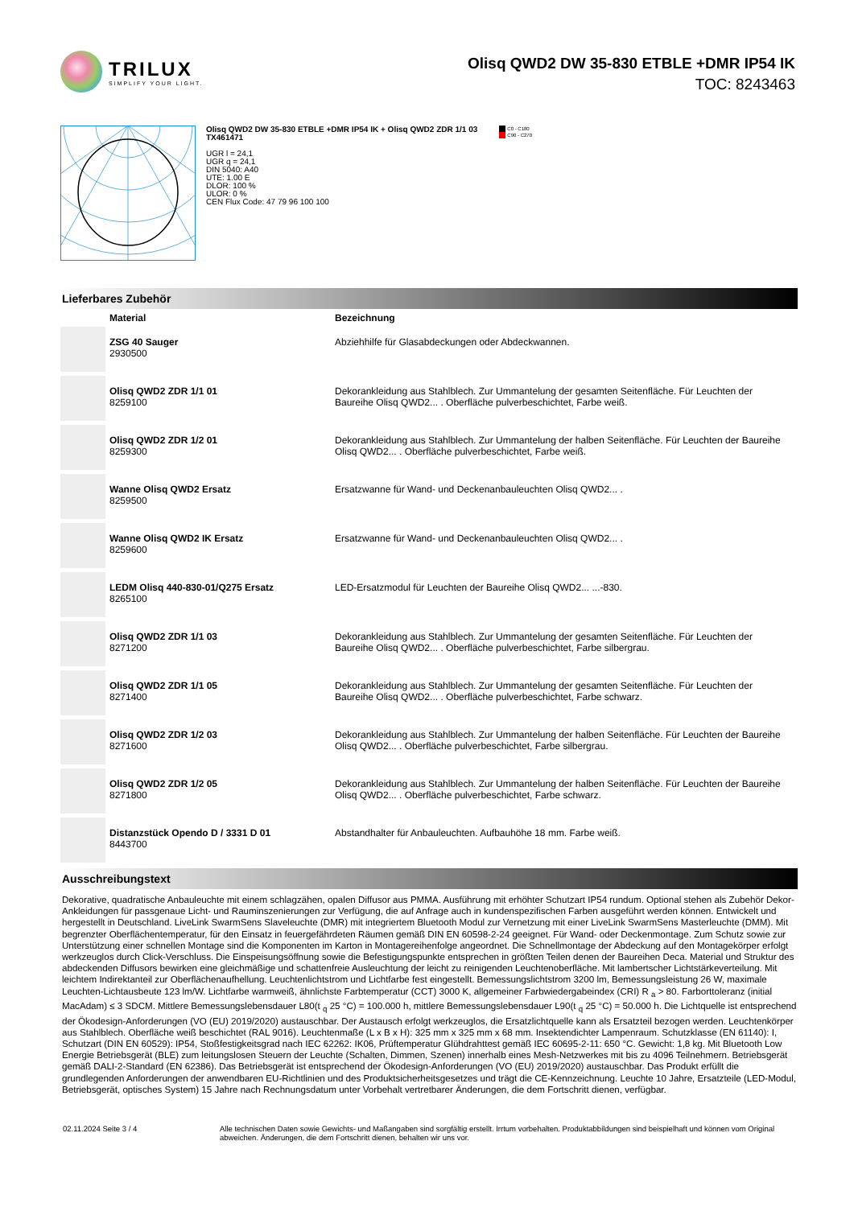TRILUX
SIMPLIFY YOUR LIGHT.
Olisq QWD2 DW 35-830 ETBLE +DMR IP54 IK
TOC: 8243463
Olisq QWD2 DW 35-830 ETBLE +DMR IP54 IK + Olisq QWD2 ZDR 1/1 03
TX461471
UGR l = 24,1
UGR q = 24,1
DIN 5040: A40
UTE: 1.00 E
DLOR: 100 %
ULOR: 0 %
CEN Flux Code: 47 79 96 100 100
C0 - C180
C90 - C270
Lieferbares Zubehör
| | Material | Bezeichnung |
| --- | --- | --- |
| | ZSG 40 Sauger 2930500 | Abziehhilfe für Glasabdeckungen oder Abdeckwannen. |
| | Olisq QWD2 ZDR 1/1 01 8259100 | Dekorankleidung aus Stahlblech. Zur Ummantelung der gesamten Seitenfläche. Für Leuchten der Baureihe Olisq QWD2... . Oberfläche pulverbeschichtet, Farbe weiß. |
| | Olisq QWD2 ZDR 1/2 01 8259300 | Dekorankleidung aus Stahlblech. Zur Ummantelung der halben Seitenfläche. Für Leuchten der Baureihe Olisq QWD2... . Oberfläche pulverbeschichtet, Farbe weiß. |
| | Wanne Olisq QWD2 Ersatz 8259500 | Ersatzwanne für Wand- und Deckenanbauleuchten Olisq QWD2... . |
| | Wanne Olisq QWD2 IK Ersatz 8259600 | Ersatzwanne für Wand- und Deckenanbauleuchten Olisq QWD2... . |
| | LEDM Olisq 440-830-01/Q275 Ersatz 8265100 | LED-Ersatzmodul für Leuchten der Baureihe Olisq QWD2... ...-830. |
| | Olisq QWD2 ZDR 1/1 03 8271200 | Dekorankleidung aus Stahlblech. Zur Ummantelung der gesamten Seitenfläche. Für Leuchten der Baureihe Olisq QWD2... . Oberfläche pulverbeschichtet, Farbe silbergrau. |
| | Olisq QWD2 ZDR 1/1 05 8271400 | Dekorankleidung aus Stahlblech. Zur Ummantelung der gesamten Seitenfläche. Für Leuchten der Baureihe Olisq QWD2... . Oberfläche pulverbeschichtet, Farbe schwarz. |
| | Olisq QWD2 ZDR 1/2 03 8271600 | Dekorankleidung aus Stahlblech. Zur Ummantelung der halben Seitenfläche. Für Leuchten der Baureihe Olisq QWD2... . Oberfläche pulverbeschichtet, Farbe silbergrau. |
| | Olisq QWD2 ZDR 1/2 05 8271800 | Dekorankleidung aus Stahlblech. Zur Ummantelung der halben Seitenfläche. Für Leuchten der Baureihe Olisq QWD2... . Oberfläche pulverbeschichtet, Farbe schwarz. |
| | Distanzstück Opendo D / 3331 D 01 8443700 | Abstandhalter für Anbauleuchten. Aufbauhöhe 18 mm. Farbe weiß. |
Ausschreibungstext
Dekorative, quadratische Anbauleuchte mit einem schlagzähen, opalen Diffusor aus PMMA. Ausführung mit erhöhter Schutzart IP54 rundum. Optional stehen als Zubehör Dekor-Ankleidungen für passgenaue Licht- und Rauminszenierungen zur Verfügung, die auf Anfrage auch in kundenspezifischen Farben ausgeführt werden können. Entwickelt und hergestellt in Deutschland. LiveLink SwarmSens Slaveleuchte (DMR) mit integriertem Bluetooth Modul zur Vernetzung mit einer LiveLink SwarmSens Masterleuchte (DMM). Mit begrenzter Oberflächentemperatur, für den Einsatz in feuergefährdeten Räumen gemäß DIN EN 60598-2-24 geeignet. Für Wand- oder Deckenmontage. Zum Schutz sowie zur Unterstützung einer schnellen Montage sind die Komponenten im Karton in Montagereihenfolge angeordnet. Die Schnellmontage der Abdeckung auf den Montagekörper erfolgt werkzeuglos durch Click-Verschluss. Die Einspeisungsöffnung sowie die Befestigungspunkte entsprechen in größten Teilen denen der Baureihen Deca. Material und Struktur des abdeckenden Diffusors bewirken eine gleichmäßige und schattenfreie Ausleuchtung der leicht zu reinigenden Leuchtenoberfläche. Mit lambertscher Lichtstärkeverteilung. Mit leichtem Indirektanteil zur Oberflächenaufhellung. Leuchtenlichtstrom und Lichtfarbe fest eingestellt. Bemessungslichtstrom 3200 lm, Bemessungsleistung 26 W, maximale Leuchten-Lichtausbeute 123 lm/W. Lichtfarbe warmweiß, ähnlichste Farbtemperatur (CCT) 3000 K, allgemeiner Farbwiedergabeindex (CRI) R <sub>a</sub> > 80. Farborttoleranz (initial MacAdam) ≤ 3 SDCM. Mittlere Bemessungslebensdauer L80(t <sub>q</sub> 25 °C) = 100.000 h, mittlere Bemessungslebensdauer L90(t <sub>q</sub> 25 °C) = 50.000 h. Die Lichtquelle ist entsprechend der Ökodesign-Anforderungen (VO (EU) 2019/2020) austauschbar. Der Austausch erfolgt werkzeuglos, die Ersatzlichtquelle kann als Ersatzteil bezogen werden. Leuchtenkörper aus Stahlblech. Oberfläche weiß beschichtet (RAL 9016). Leuchtenmaße (L x B x H): 325 mm x 325 mm x 68 mm. Insektendichter Lampenraum. Schutzklasse (EN 61140): I, Schutzart (DIN EN 60529): IP54, Stoßfestigkeitsgrad nach IEC 62262: IK06, Prüftemperatur Glühdrahttest gemäß IEC 60695-2-11: 650 °C. Gewicht: 1,8 kg. Mit Bluetooth Low Energie Betriebsgerät (BLE) zum leitungslosen Steuern der Leuchte (Schalten, Dimmen, Szenen) innerhalb eines Mesh-Netzwerkes mit bis zu 4096 Teilnehmern. Betriebsgerät gemäß DALI-2-Standard (EN 62386). Das Betriebsgerät ist entsprechend der Ökodesign-Anforderungen (VO (EU) 2019/2020) austauschbar. Das Produkt erfüllt die grundlegenden Anforderungen der anwendbaren EU-Richtlinien und des Produktsicherheitsgesetzes und trägt die CE-Kennzeichnung. Leuchte 10 Jahre, Ersatzteile (LED-Modul, Betriebsgerät, optisches System) 15 Jahre nach Rechnungsdatum unter Vorbehalt vertretbarer Änderungen, die dem Fortschritt dienen, verfügbar.
02.11.2024 Seite 3 / 4 Alle technischen Daten sowie Gewichts- und Maßangaben sind sorgfältig erstellt. Irrtum vorbehalten. Produktabbildungen sind beispielhaft und können vom Original abweichen. Änderungen, die dem Fortschritt dienen, behalten wir uns vor.